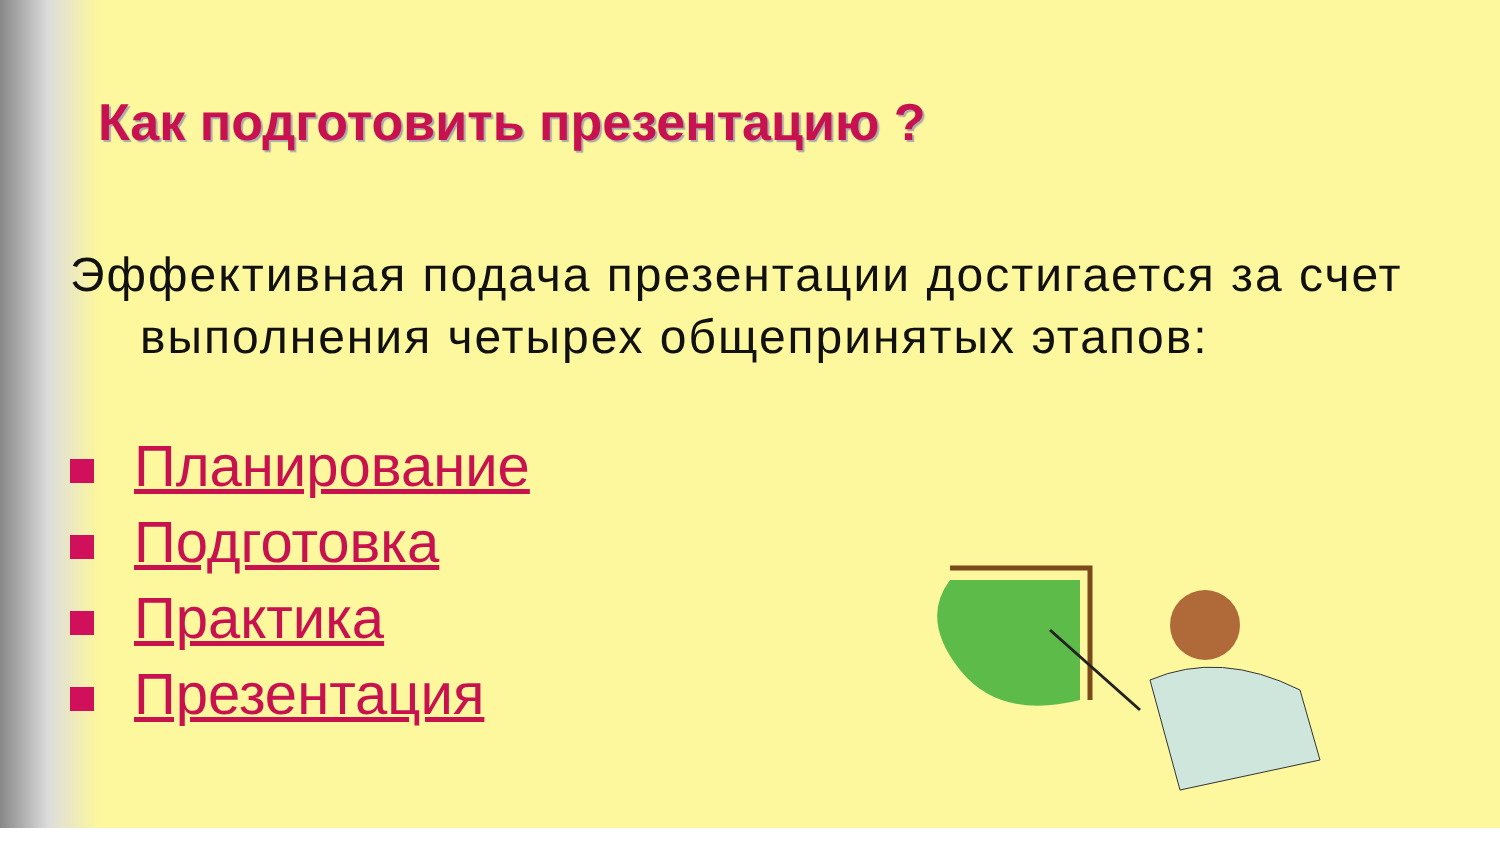Как подготовить презентацию ?
Эффективная подача презентации достигается за счет выполнения четырех общепринятых этапов:
Планирование
Подготовка
Практика
Презентация